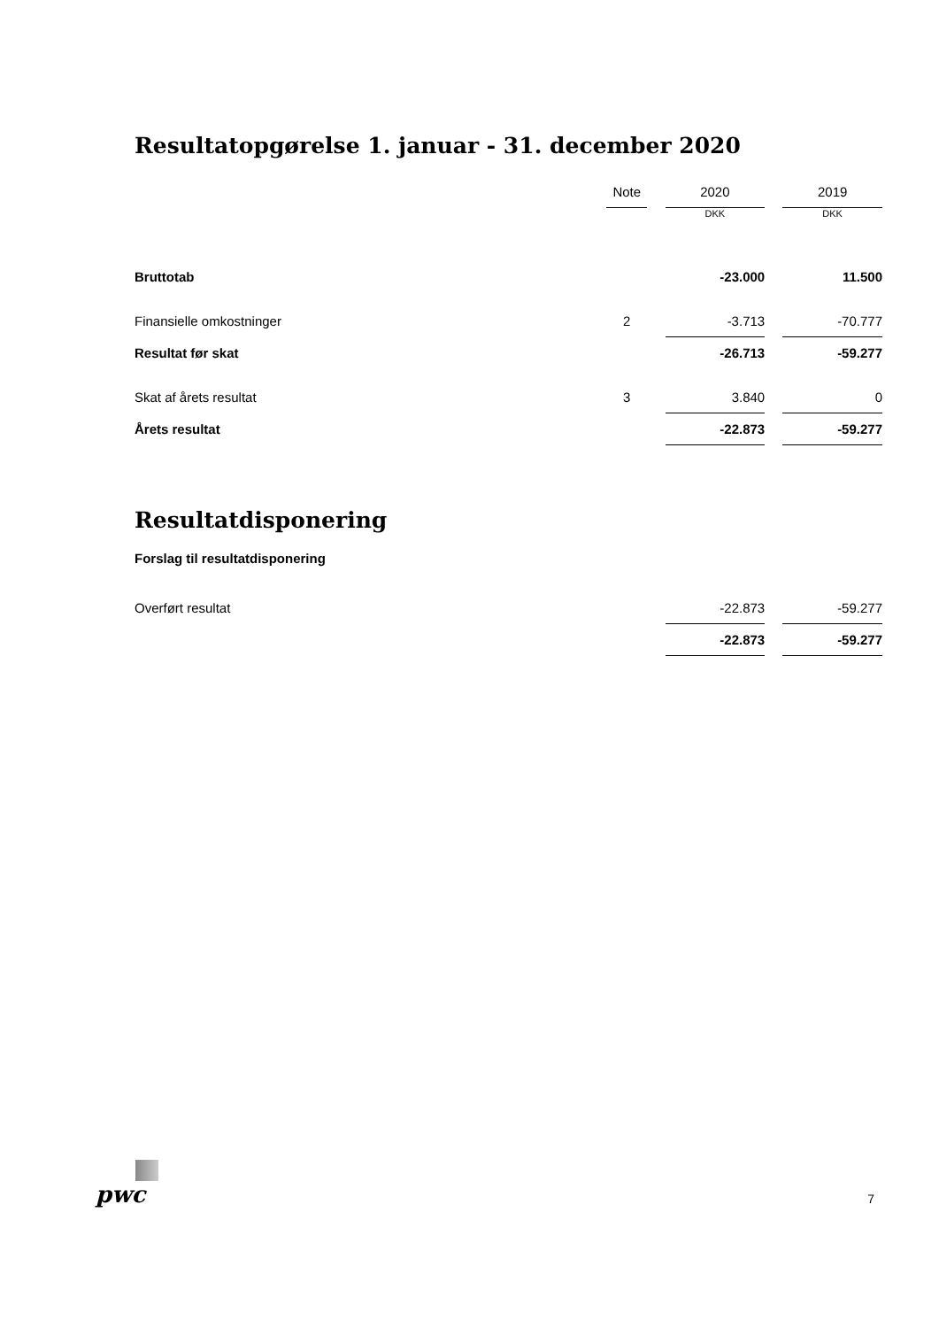Resultatopgørelse 1. januar - 31. december 2020
| | Note | | 2020 | | 2019 |
| --- | --- | --- | --- | --- | --- |
| | | | DKK | | DKK |
| Bruttotab | | | -23.000 | | 11.500 |
| Finansielle omkostninger | 2 | | -3.713 | | -70.777 |
| Resultat før skat | | | -26.713 | | -59.277 |
| Skat af årets resultat | 3 | | 3.840 | | 0 |
| Årets resultat | | | -22.873 | | -59.277 |
Resultatdisponering
Forslag til resultatdisponering
| Overført resultat | | | -22.873 | | -59.277 |
| | | | -22.873 | | -59.277 |
pwc
7